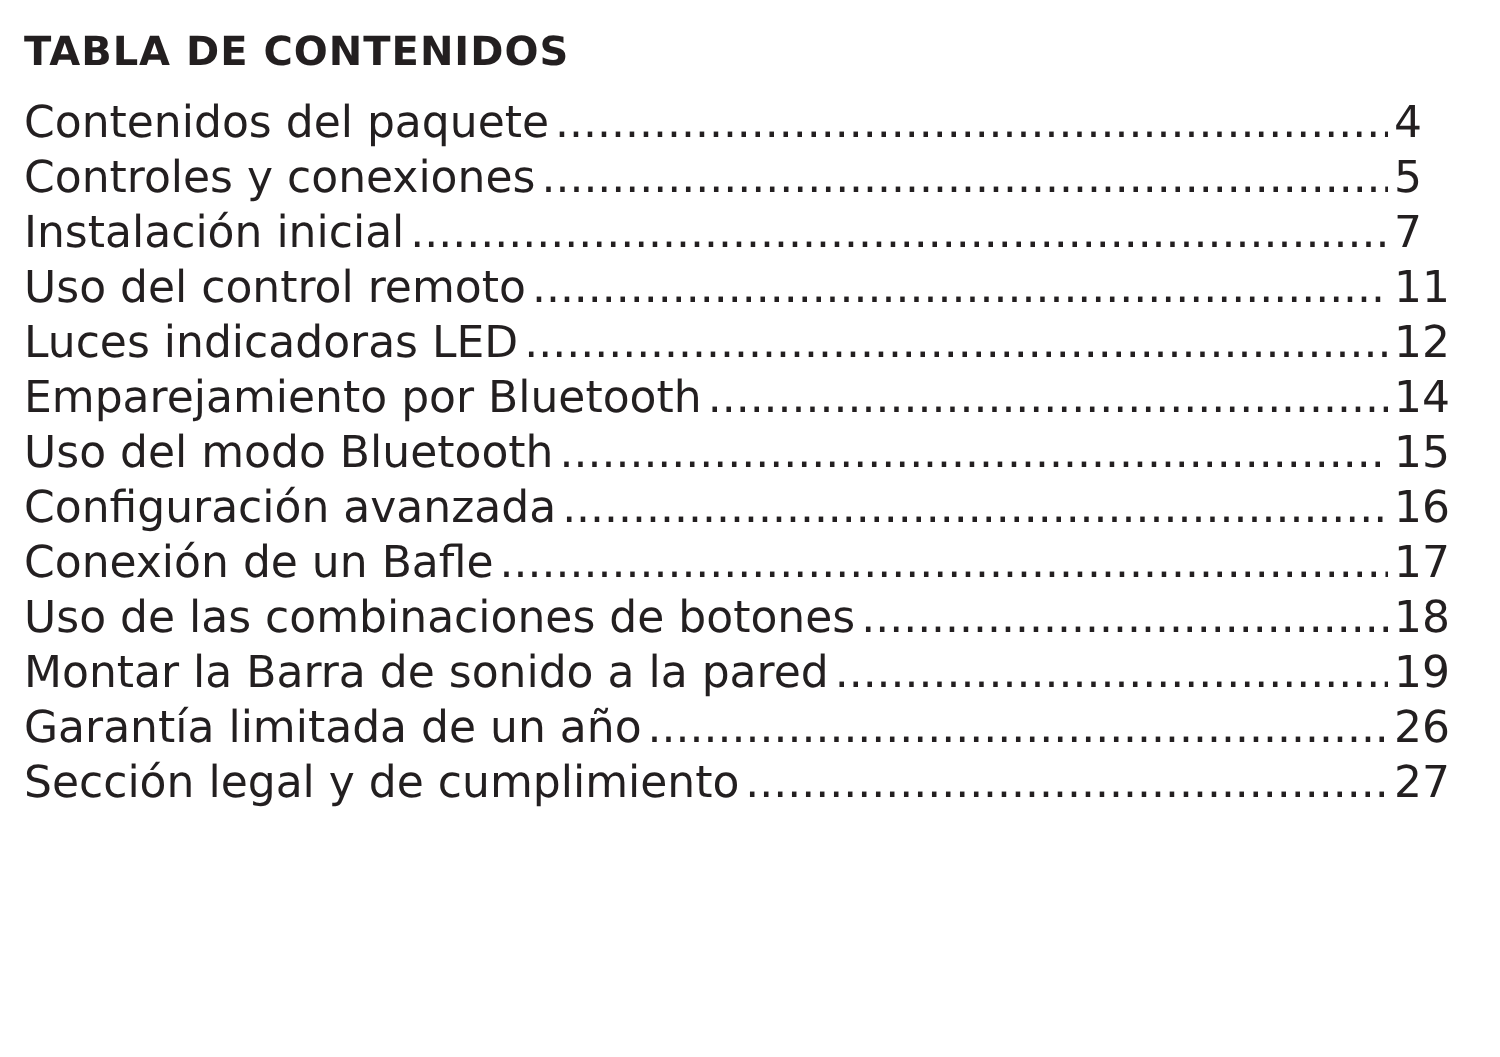TABLA DE CONTENIDOS
Contenidos del paquete 4
Controles y conexiones 5
Instalación inicial 7
Uso del control remoto 11
Luces indicadoras LED 12
Emparejamiento por Bluetooth 14
Uso del modo Bluetooth 15
Configuración avanzada 16
Conexión de un Bafle 17
Uso de las combinaciones de botones 18
Montar la Barra de sonido a la pared 19
Garantía limitada de un año 26
Sección legal y de cumplimiento 27